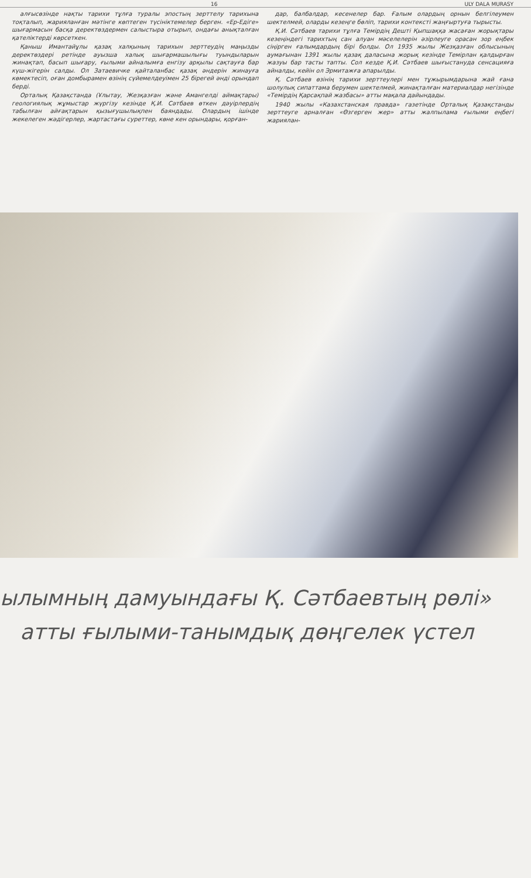16 ULY DALA MURASY
алғысөзінде нақты тарихи тұлға туралы эпостың зерттелу тарихына тоқталып, жарияланған мәтінге көптеген түсініктемелер берген. «Ер-Едіге» шығармасын басқа деректөздермен салыстыра отырып, ондағы анықталған қателіктерді көрсеткен.
Қаныш Имантайұлы қазақ халқының тарихын зерттеудің маңызды деректөздері ретінде ауызша халық шығармашылығы туындыларын жинақтап, басып шығару, ғылыми айналымға енгізу арқылы сақтауға бар күш-жігерін салды. Ол Затаевичке қайталанбас қазақ әндерін жинауға көмектесіп, оған домбырамен өзінің сүйемелдеуімен 25 бірегей әнді орындап берді.
Орталық Қазақстанда (Ұлытау, Жезқазған және Амангелді аймақтары) геологиялық жұмыстар жүргізу кезінде Қ.И. Сәтбаев өткен дәуірлердің табылған айғақтарын қызығушылықпен баяндады. Олардың ішінде жекелеген жәдігерлер, жартастағы суреттер, көне кен орындары, қорған-
дар, балбалдар, кесенелер бар. Ғалым олардың орнын белгілеумен шектелмей, оларды кезеңге бөліп, тарихи контексті жаңғыртуға тырысты.
Қ.И. Сәтбаев тарихи тұлға Темірдің Дешті Қыпшаққа жасаған жорықтары кезеңіндегі тарихтың сан алуан мәселелерін әзірлеуге орасан зор еңбек сіңірген ғалымдардың бірі болды. Ол 1935 жылы Жезқазған облысының аумағынан 1391 жылы қазақ даласына жорық кезінде Темірлан қалдырған жазуы бар тасты тапты. Сол кезде Қ.И. Сәтбаев шығыстануда сенсацияға айналды, кейін ол Эрмитажға апарылды.
Қ. Сәтбаев өзінің тарихи зерттеулері мен тұжырымдарына жай ғана шолулық сипаттама берумен шектелмей, жинақталған материалдар негізінде «Темірдің Қарсақпай жазбасы» атты мақала дайындады.
1940 жылы «Казахстанская правда» газетінде Орталық Қазақстанды зерттеуге арналған «Өзгерген жер» атты жалпылама ғылыми еңбегі жариялан-
ылымның дамуындағы Қ. Сәтбаевтың рөлі»
атты ғылыми-танымдық дөңгелек үстел